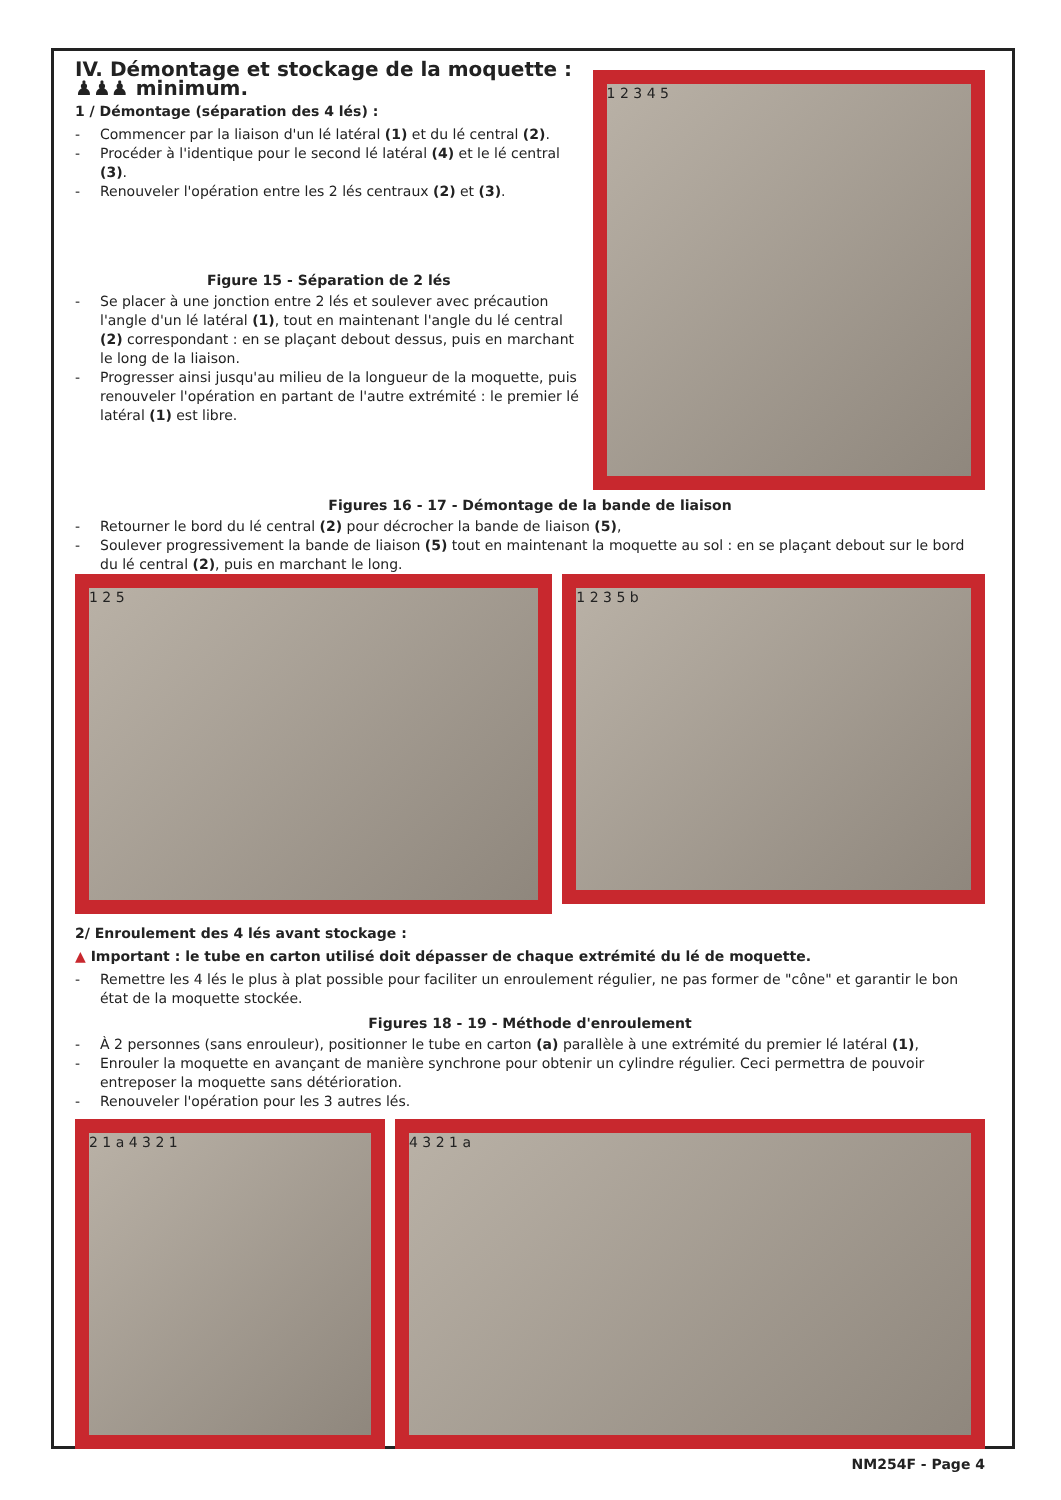IV. Démontage et stockage de la moquette : ♟♟♟ minimum.
1 / Démontage (séparation des 4 lés) :
- Commencer par la liaison d'un lé latéral (1) et du lé central (2).
- Procéder à l'identique pour le second lé latéral (4) et le lé central (3).
- Renouveler l'opération entre les 2 lés centraux (2) et (3).
Figure 15 - Séparation de 2 lés
- Se placer à une jonction entre 2 lés et soulever avec précaution l'angle d'un lé latéral (1), tout en maintenant l'angle du lé central (2) correspondant : en se plaçant debout dessus, puis en marchant le long de la liaison.
- Progresser ainsi jusqu'au milieu de la longueur de la moquette, puis renouveler l'opération en partant de l'autre extrémité : le premier lé latéral (1) est libre.
1 2 3 4 5
Figures 16 - 17 - Démontage de la bande de liaison
- Retourner le bord du lé central (2) pour décrocher la bande de liaison (5),
- Soulever progressivement la bande de liaison (5) tout en maintenant la moquette au sol : en se plaçant debout sur le bord du lé central (2), puis en marchant le long.
1 2 5
1 2 3 5 b
2/ Enroulement des 4 lés avant stockage :
▲ Important : le tube en carton utilisé doit dépasser de chaque extrémité du lé de moquette.
- Remettre les 4 lés le plus à plat possible pour faciliter un enroulement régulier, ne pas former de "cône" et garantir le bon état de la moquette stockée.
Figures 18 - 19 - Méthode d'enroulement
- À 2 personnes (sans enrouleur), positionner le tube en carton (a) parallèle à une extrémité du premier lé latéral (1),
- Enrouler la moquette en avançant de manière synchrone pour obtenir un cylindre régulier. Ceci permettra de pouvoir entreposer la moquette sans détérioration.
- Renouveler l'opération pour les 3 autres lés.
2 1 a 4 3 2 1 4 3 2 1 a
NM254F - Page 4